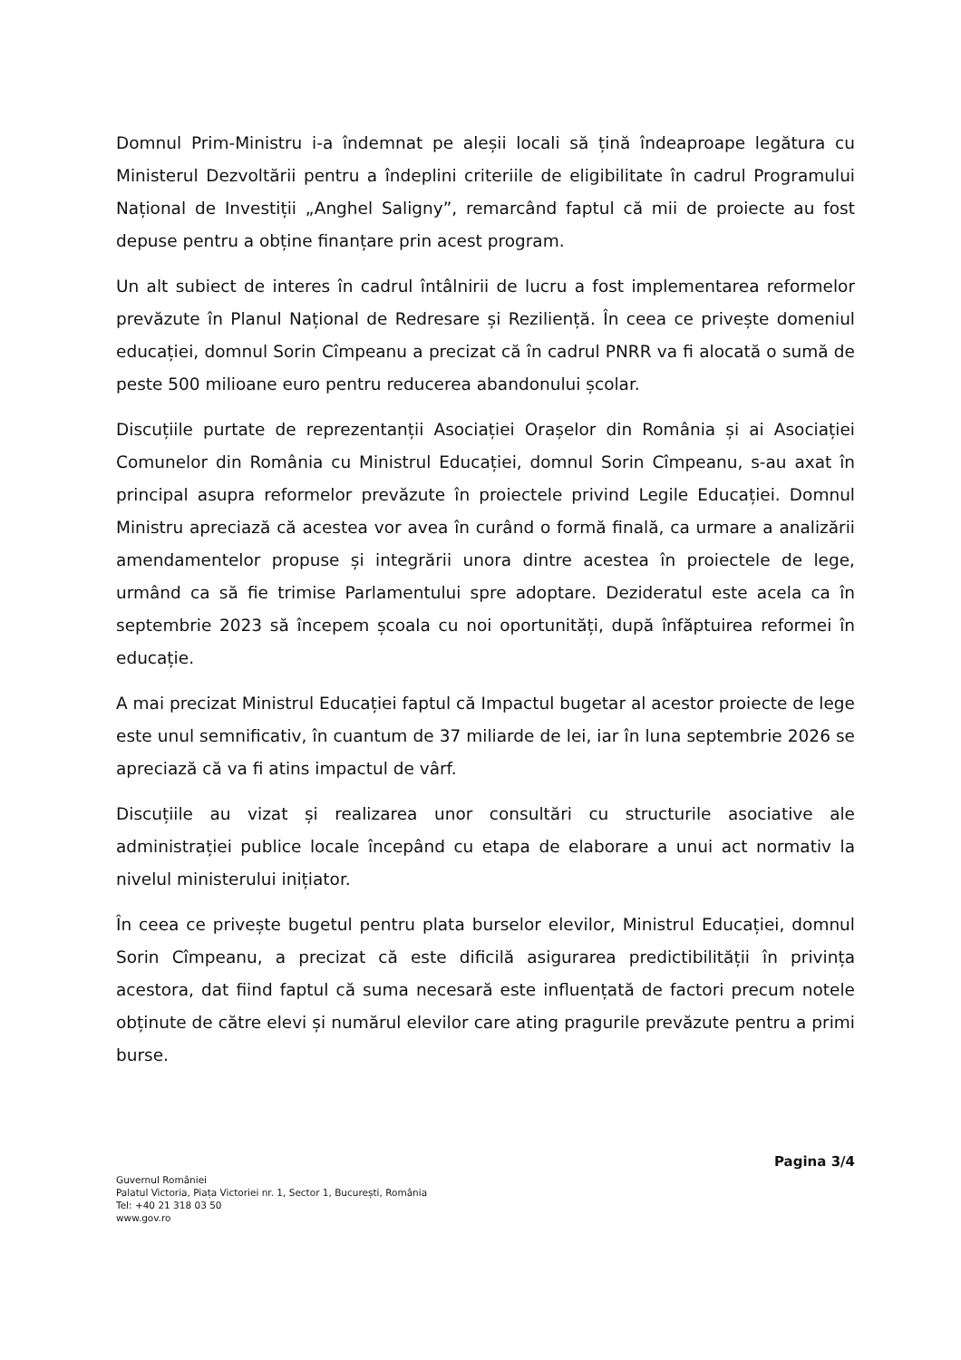Domnul Prim-Ministru i-a îndemnat pe aleșii locali să țină îndeaproape legătura cu Ministerul Dezvoltării pentru a îndeplini criteriile de eligibilitate în cadrul Programului Național de Investiții „Anghel Saligny”, remarcând faptul că mii de proiecte au fost depuse pentru a obține finanțare prin acest program.
Un alt subiect de interes în cadrul întâlnirii de lucru a fost implementarea reformelor prevăzute în Planul Național de Redresare și Reziliență. În ceea ce privește domeniul educației, domnul Sorin Cîmpeanu a precizat că în cadrul PNRR va fi alocată o sumă de peste 500 milioane euro pentru reducerea abandonului școlar.
Discuțiile purtate de reprezentanții Asociației Orașelor din România și ai Asociației Comunelor din România cu Ministrul Educației, domnul Sorin Cîmpeanu, s-au axat în principal asupra reformelor prevăzute în proiectele privind Legile Educației. Domnul Ministru apreciază că acestea vor avea în curând o formă finală, ca urmare a analizării amendamentelor propuse și integrării unora dintre acestea în proiectele de lege, urmând ca să fie trimise Parlamentului spre adoptare. Dezideratul este acela ca în septembrie 2023 să începem școala cu noi oportunități, după înfăptuirea reformei în educație.
A mai precizat Ministrul Educației faptul că Impactul bugetar al acestor proiecte de lege este unul semnificativ, în cuantum de 37 miliarde de lei, iar în luna septembrie 2026 se apreciază că va fi atins impactul de vârf.
Discuțiile au vizat și realizarea unor consultări cu structurile asociative ale administrației publice locale începând cu etapa de elaborare a unui act normativ la nivelul ministerului inițiator.
În ceea ce privește bugetul pentru plata burselor elevilor, Ministrul Educației, domnul Sorin Cîmpeanu, a precizat că este dificilă asigurarea predictibilității în privința acestora, dat fiind faptul că suma necesară este influențată de factori precum notele obținute de către elevi și numărul elevilor care ating pragurile prevăzute pentru a primi burse.
Pagina 3/4
Guvernul României
Palatul Victoria, Piața Victoriei nr. 1, Sector 1, București, România
Tel: +40 21 318 03 50
www.gov.ro